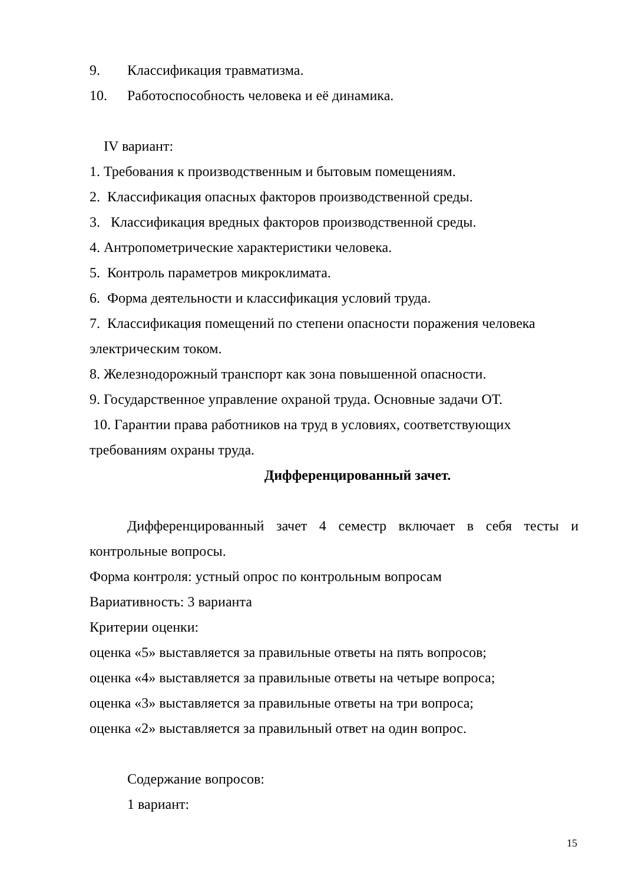9. Классификация травматизма.
10. Работоспособность человека и её динамика.
IV вариант:
1. Требования к производственным и бытовым помещениям.
2. Классификация опасных факторов производственной среды.
3. Классификация вредных факторов производственной среды.
4. Антропометрические характеристики человека.
5. Контроль параметров микроклимата.
6. Форма деятельности и классификация условий труда.
7. Классификация помещений по степени опасности поражения человека электрическим током.
8. Железнодорожный транспорт как зона повышенной опасности.
9. Государственное управление охраной труда. Основные задачи ОТ.
10. Гарантии права работников на труд в условиях, соответствующих требованиям охраны труда.
Дифференцированный зачет.
Дифференцированный зачет 4 семестр включает в себя тесты и
контрольные вопросы.
Форма контроля: устный опрос по контрольным вопросам
Вариативность: 3 варианта
Критерии оценки:
оценка «5» выставляется за правильные ответы на пять вопросов;
оценка «4» выставляется за правильные ответы на четыре вопроса;
оценка «3» выставляется за правильные ответы на три вопроса;
оценка «2» выставляется за правильный ответ на один вопрос.
Содержание вопросов:
1 вариант:
15